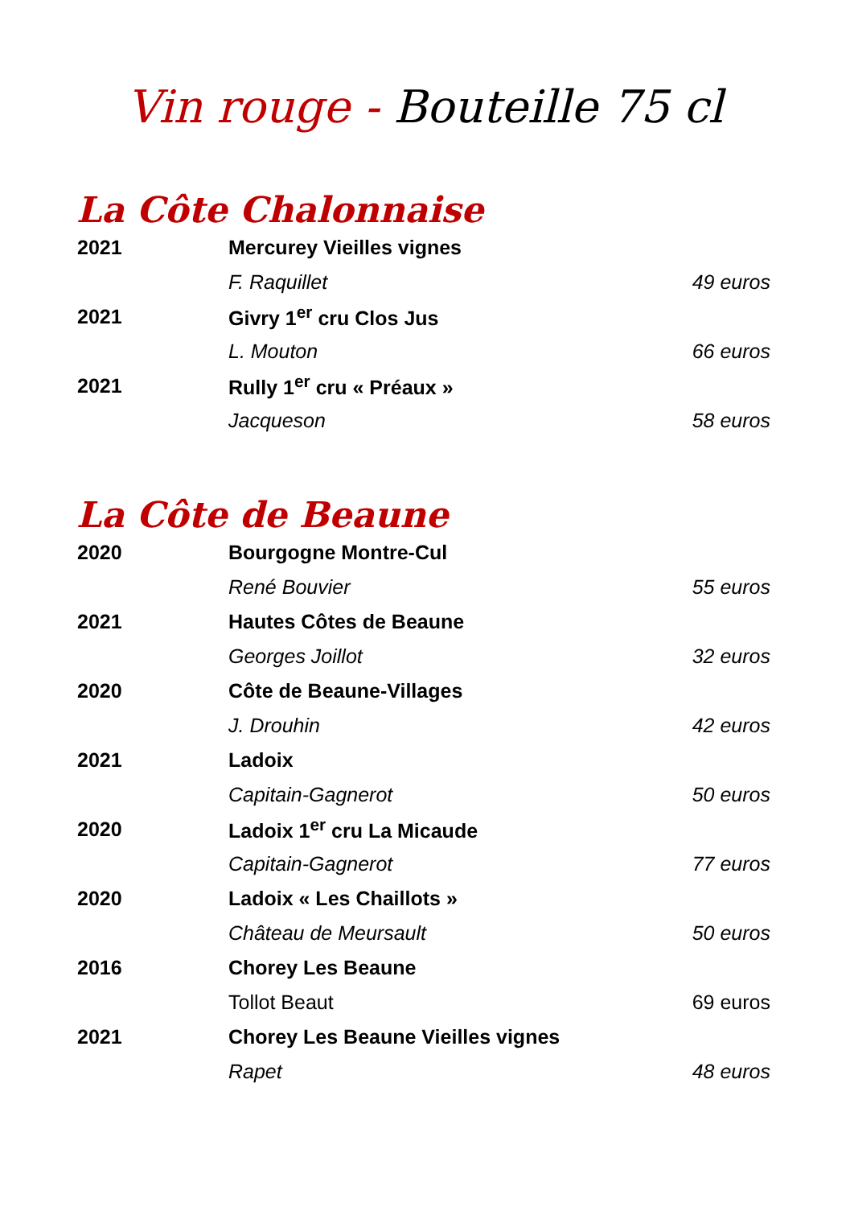Vin rouge - Bouteille 75 cl
La Côte Chalonnaise
| 2021 | Mercurey Vieilles vignes | |
| | F. Raquillet | 49 euros |
| 2021 | Givry 1<sup>er</sup> cru Clos Jus | |
| | L. Mouton | 66 euros |
| 2021 | Rully 1<sup>er</sup> cru « Préaux » | |
| | Jacqueson | 58 euros |
La Côte de Beaune
| 2020 | Bourgogne Montre-Cul | |
| | René Bouvier | 55 euros |
| 2021 | Hautes Côtes de Beaune | |
| | Georges Joillot | 32 euros |
| 2020 | Côte de Beaune-Villages | |
| | J. Drouhin | 42 euros |
| 2021 | Ladoix | |
| | Capitain-Gagnerot | 50 euros |
| 2020 | Ladoix 1<sup>er</sup> cru La Micaude | |
| | Capitain-Gagnerot | 77 euros |
| 2020 | Ladoix « Les Chaillots » | |
| | Château de Meursault | 50 euros |
| 2016 | Chorey Les Beaune | |
| | Tollot Beaut | 69 euros |
| 2021 | Chorey Les Beaune Vieilles vignes | |
| | Rapet | 48 euros |